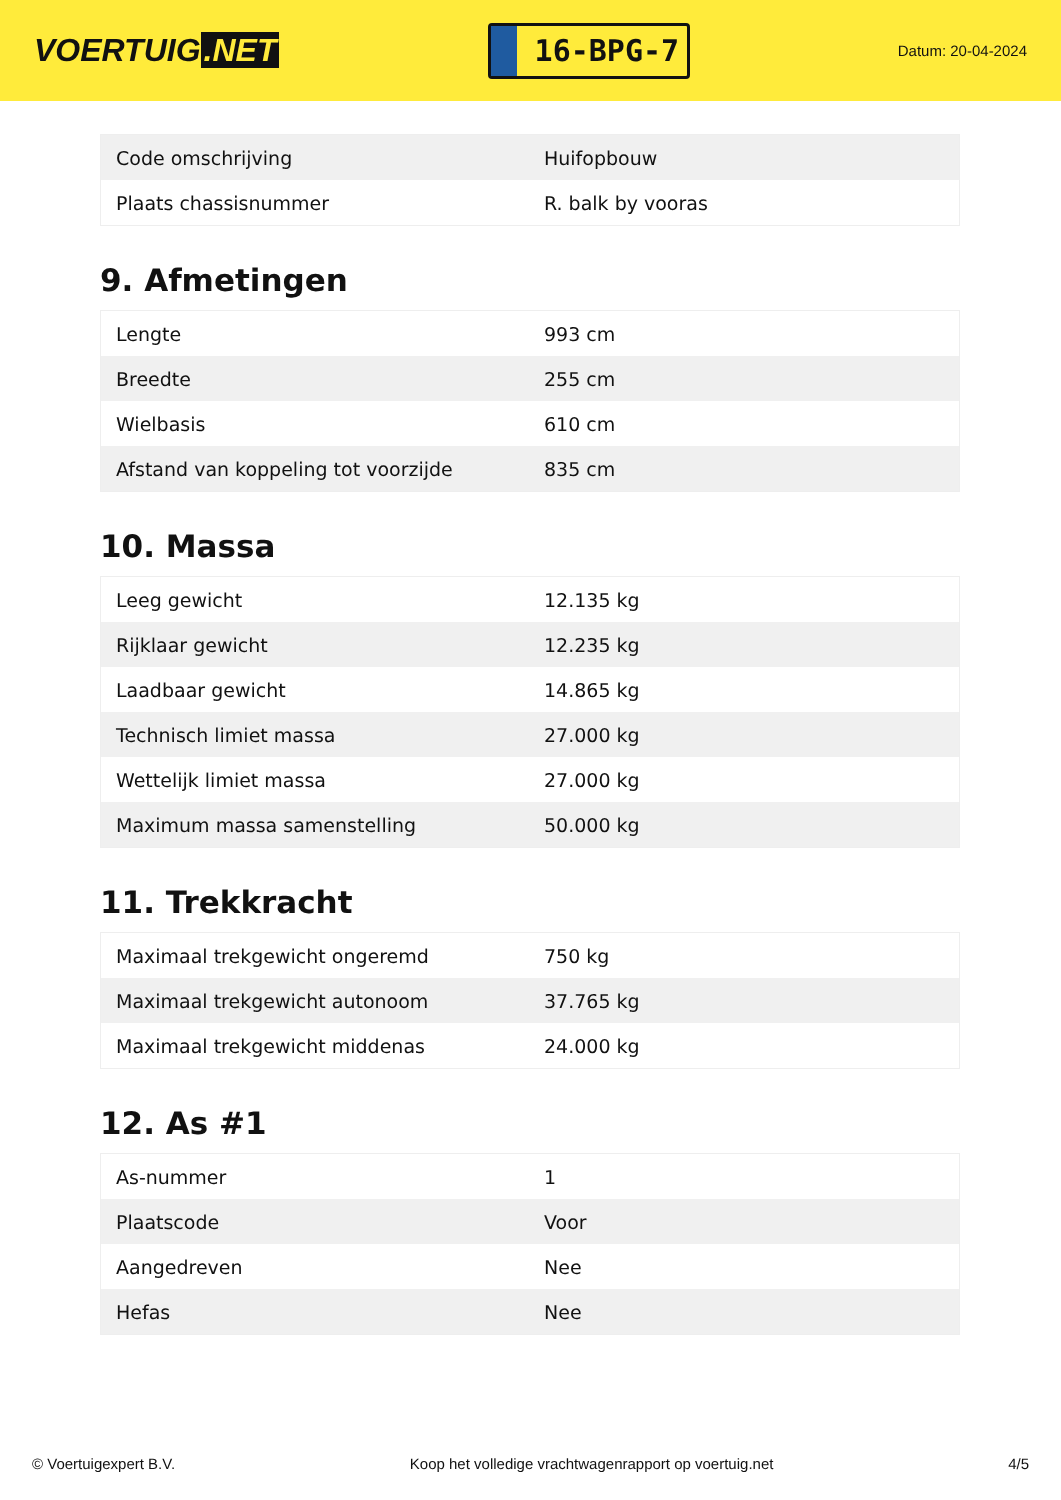VOERTUIG.NET
16-BPG-7
Datum: 20-04-2024
| Code omschrijving | Huifopbouw |
| Plaats chassisnummer | R. balk by vooras |
9. Afmetingen
| Lengte | 993 cm |
| Breedte | 255 cm |
| Wielbasis | 610 cm |
| Afstand van koppeling tot voorzijde | 835 cm |
10. Massa
| Leeg gewicht | 12.135 kg |
| Rijklaar gewicht | 12.235 kg |
| Laadbaar gewicht | 14.865 kg |
| Technisch limiet massa | 27.000 kg |
| Wettelijk limiet massa | 27.000 kg |
| Maximum massa samenstelling | 50.000 kg |
11. Trekkracht
| Maximaal trekgewicht ongeremd | 750 kg |
| Maximaal trekgewicht autonoom | 37.765 kg |
| Maximaal trekgewicht middenas | 24.000 kg |
12. As #1
| As-nummer | 1 |
| Plaatscode | Voor |
| Aangedreven | Nee |
| Hefas | Nee |
© Voertuigexpert B.V. Koop het volledige vrachtwagenrapport op voertuig.net 4/5